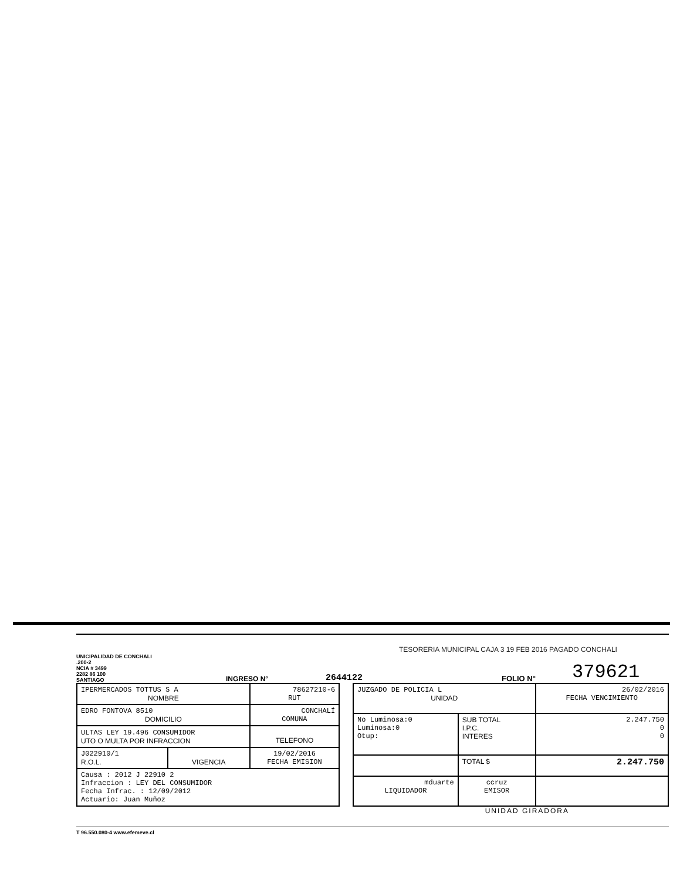UNICIPALIDAD DE CONCHALI
.200-2
NCIA # 3499
2282 86 100
SANTIAGO
INGRESO N°
2644122
FOLIO N°
379621
| IPERMERCADOS TOTTUS S A NOMBRE | | 78627210-6 RUT |
| EDRO FONTOVA 8510 DOMICILIO | | CONCHALÍ COMUNA |
| ULTAS LEY 19.496 CONSUMIDOR UTO O MULTA POR INFRACCION | | TELEFONO |
| J022910/1 R.O.L. | VIGENCIA | 19/02/2016 FECHA EMISION |
| Causa : 2012 J 22910 2 Infraccion : LEY DEL CONSUMIDOR Fecha Infrac. : 12/09/2012 Actuario: Juan Muñoz | | |
| JUZGADO DE POLICIA L UNIDAD | | | 26/02/2016 FECHA VENCIMIENTO |
| No Luminosa:0 Luminosa:0 Otup: | | SUB TOTAL I.P.C. INTERES | 2.247.750 0 0 |
| | | TOTAL $ | 2.247.750 |
| mduarte LIQUIDADOR | ccruz EMISOR | | |
UNIDAD GIRADORA
T 96.550.080-4 www.efemeve.cl
TESORERIA MUNICIPAL CAJA 3 19 FEB 2016 PAGADO CONCHALI